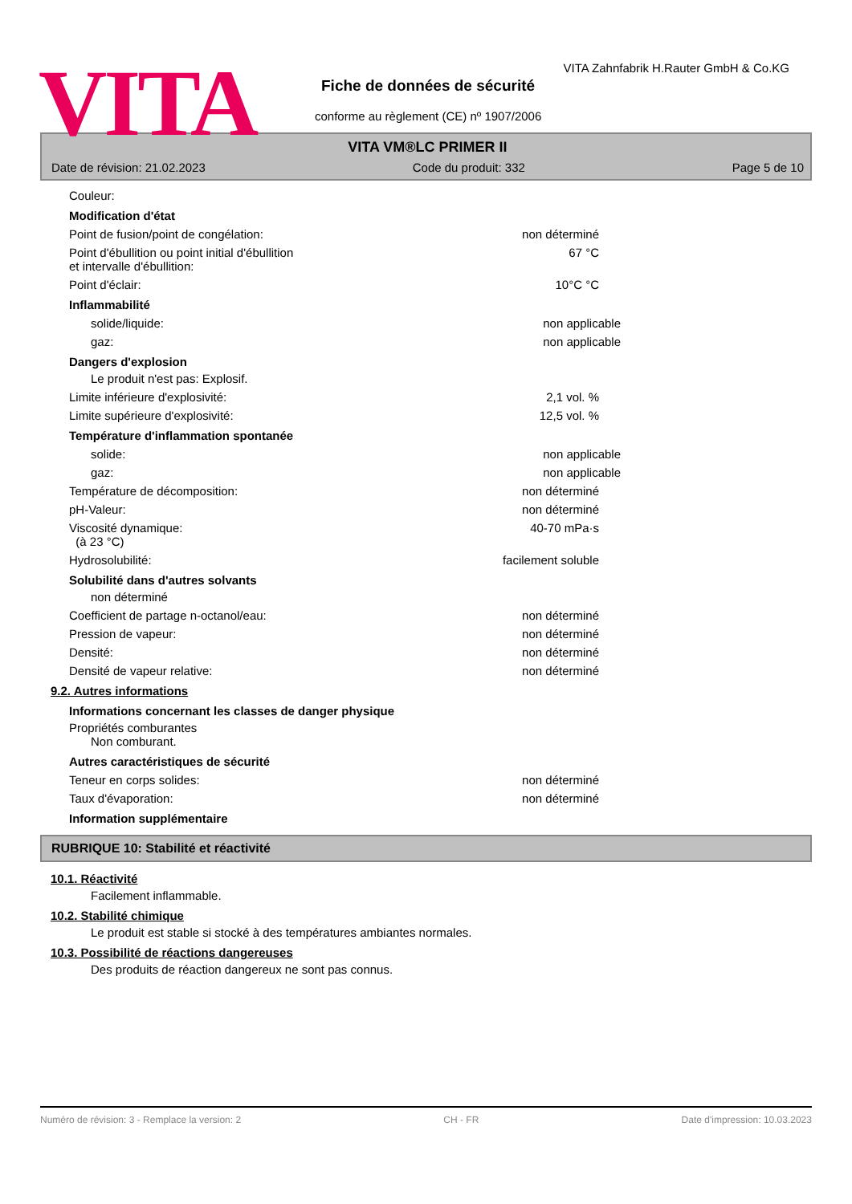VITA
VITA Zahnfabrik H.Rauter GmbH & Co.KG
Fiche de données de sécurité
conforme au règlement (CE) nº 1907/2006
VITA VM®LC PRIMER II
Date de révision: 21.02.2023 Code du produit: 332 Page 5 de 10
Couleur:
Modification d'état
Point de fusion/point de congélation: non déterminé
Point d'ébullition ou point initial d'ébullition
et intervalle d'ébullition: 67 °C
Point d'éclair: 10°C °C
Inflammabilité
solide/liquide: non applicable
gaz: non applicable
Dangers d'explosion
Le produit n'est pas: Explosif.
Limite inférieure d'explosivité: 2,1 vol. %
Limite supérieure d'explosivité: 12,5 vol. %
Température d'inflammation spontanée
solide: non applicable
gaz: non applicable
Température de décomposition: non déterminé
pH-Valeur: non déterminé
Viscosité dynamique:
(à 23 °C) 40-70 mPa·s
Hydrosolubilité: facilement soluble
Solubilité dans d'autres solvants
non déterminé
Coefficient de partage n-octanol/eau: non déterminé
Pression de vapeur: non déterminé
Densité: non déterminé
Densité de vapeur relative: non déterminé
9.2. Autres informations
Informations concernant les classes de danger physique
Propriétés comburantes
Non comburant.
Autres caractéristiques de sécurité
Teneur en corps solides: non déterminé
Taux d'évaporation: non déterminé
Information supplémentaire
RUBRIQUE 10: Stabilité et réactivité
10.1. Réactivité
Facilement inflammable.
10.2. Stabilité chimique
Le produit est stable si stocké à des températures ambiantes normales.
10.3. Possibilité de réactions dangereuses
Des produits de réaction dangereux ne sont pas connus.
Numéro de révision: 3 - Remplace la version: 2 CH - FR Date d'impression: 10.03.2023